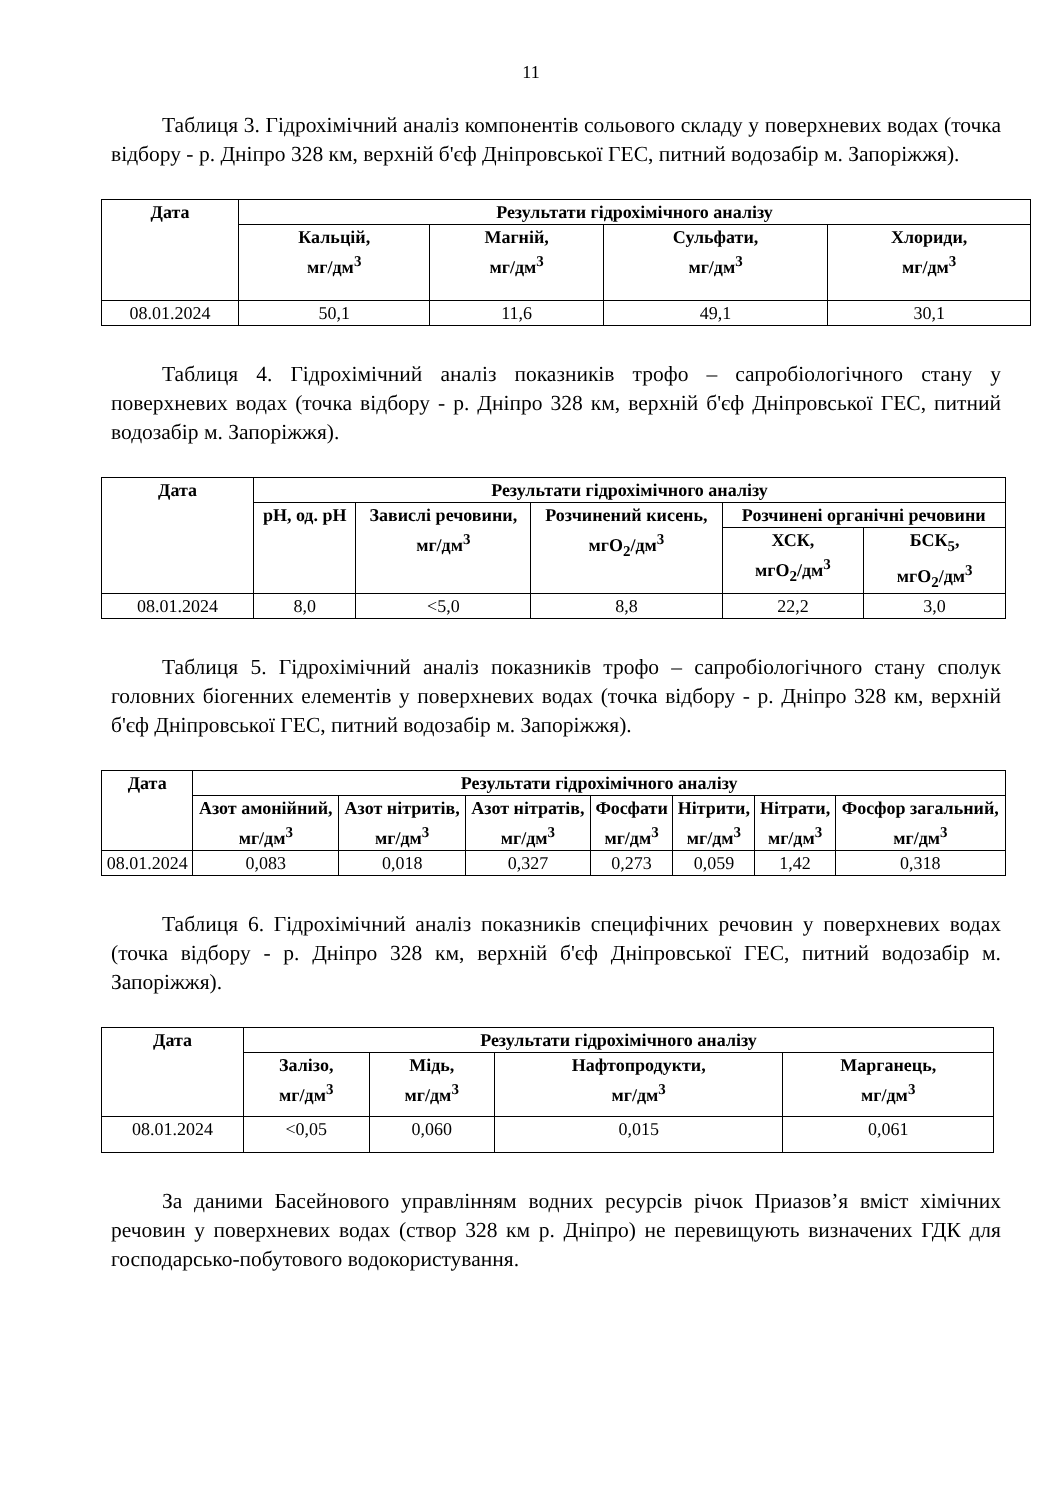11
Таблиця 3. Гідрохімічний аналіз компонентів сольового складу у поверхневих водах (точка відбору - р. Дніпро 328 км, верхній б'єф Дніпровської ГЕС, питний водозабір м. Запоріжжя).
| Дата | Результати гідрохімічного аналізу | | | |
| --- | --- | --- | --- | --- |
| | Кальцій, мг/дм<sup>3</sup> | Магній, мг/дм<sup>3</sup> | Сульфати, мг/дм<sup>3</sup> | Хлориди, мг/дм<sup>3</sup> |
| 08.01.2024 | 50,1 | 11,6 | 49,1 | 30,1 |
Таблиця 4. Гідрохімічний аналіз показників трофо – сапробіологічного стану у поверхневих водах (точка відбору - р. Дніпро 328 км, верхній б'єф Дніпровської ГЕС, питний водозабір м. Запоріжжя).
| Дата | Результати гідрохімічного аналізу | | | | |
| --- | --- | --- | --- | --- | --- |
| | pH, од. pH | Завислі речовини, мг/дм<sup>3</sup> | Розчинений кисень, мгО<sub>2</sub>/дм<sup>3</sup> | Розчинені органічні речовини | |
| | | | | ХСК, мгО<sub>2</sub>/дм<sup>3</sup> | БСК<sub>5</sub>, мгО<sub>2</sub>/дм<sup>3</sup> |
| 08.01.2024 | 8,0 | <5,0 | 8,8 | 22,2 | 3,0 |
Таблиця 5. Гідрохімічний аналіз показників трофо – сапробіологічного стану сполук головних біогенних елементів у поверхневих водах (точка відбору - р. Дніпро 328 км, верхній б'єф Дніпровської ГЕС, питний водозабір м. Запоріжжя).
| Дата | Результати гідрохімічного аналізу | | | | | | |
| --- | --- | --- | --- | --- | --- | --- | --- |
| | Азот амонійний, мг/дм<sup>3</sup> | Азот нітритів, мг/дм<sup>3</sup> | Азот нітратів, мг/дм<sup>3</sup> | Фосфати мг/дм<sup>3</sup> | Нітрити, мг/дм<sup>3</sup> | Нітрати, мг/дм<sup>3</sup> | Фосфор загальний, мг/дм<sup>3</sup> |
| 08.01.2024 | 0,083 | 0,018 | 0,327 | 0,273 | 0,059 | 1,42 | 0,318 |
Таблиця 6. Гідрохімічний аналіз показників специфічних речовин у поверхневих водах (точка відбору - р. Дніпро 328 км, верхній б'єф Дніпровської ГЕС, питний водозабір м. Запоріжжя).
| Дата | Результати гідрохімічного аналізу | | | |
| --- | --- | --- | --- | --- |
| | Залізо, мг/дм<sup>3</sup> | Мідь, мг/дм<sup>3</sup> | Нафтопродукти, мг/дм<sup>3</sup> | Марганець, мг/дм<sup>3</sup> |
| 08.01.2024 | <0,05 | 0,060 | 0,015 | 0,061 |
За даними Басейнового управлінням водних ресурсів річок Приазов’я вміст хімічних речовин у поверхневих водах (створ 328 км р. Дніпро) не перевищують визначених ГДК для господарсько-побутового водокористування.